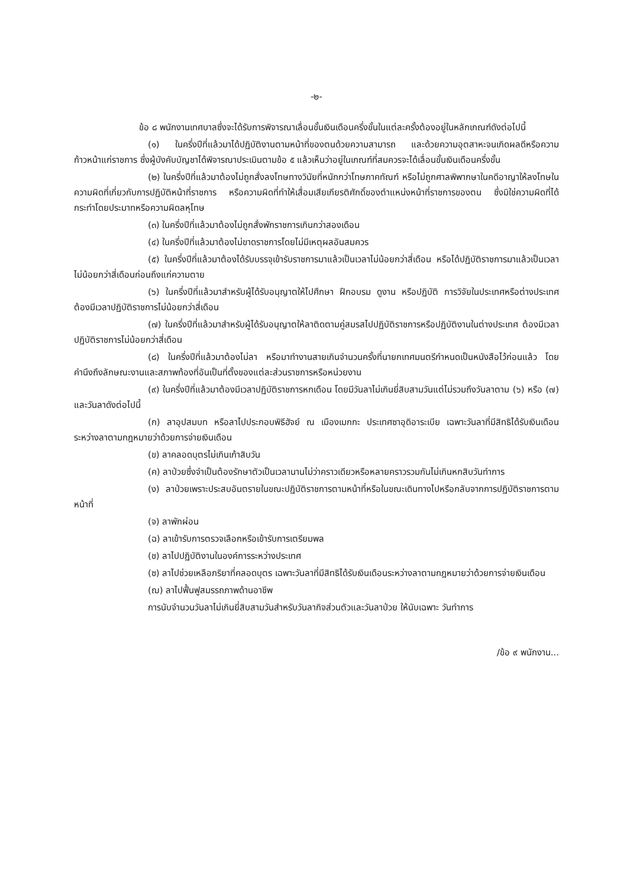-๒-
ข้อ ๘ พนักงานเทศบาลซึ่งจะได้รับการพิจารณาเลื่อนขั้นเงินเดือนครึ่งขั้นในแต่ละครั้งต้องอยู่ในหลักเกณฑ์ดังต่อไปนี้
(๑) ในครึ่งปีที่แล้วมาได้ปฏิบัติงานตามหน้าที่ของตนด้วยความสามารถ และด้วยความอุตสาหะจนเกิดผลดีหรือความก้าวหน้าแก่ราชการ ซึ่งผู้บังคับบัญชาได้พิจารณาประเมินตามข้อ ๕ แล้วเห็นว่าอยู่ในเกณฑ์ที่สมควรจะได้เลื่อนขั้นเงินเดือนครึ่งขั้น
(๒) ในครึ่งปีที่แล้วมาต้องไม่ถูกสั่งลงโทษทางวินัยที่หนักกว่าโทษภาคทัณฑ์ หรือไม่ถูกศาลพิพากษาในคดีอาญาให้ลงโทษในความผิดที่เกี่ยวกับการปฏิบัติหน้าที่ราชการ หรือความผิดที่ทำให้เสื่อมเสียเกียรติศักดิ์ของตำแหน่งหน้าที่ราชการของตน ซึ่งมิใช่ความผิดที่ได้กระทำโดยประมาทหรือความผิดลหุโทษ
(๓) ในครึ่งปีที่แล้วมาต้องไม่ถูกสั่งพักราชการเกินกว่าสองเดือน
(๔) ในครึ่งปีที่แล้วมาต้องไม่ขาดราชการโดยไม่มีเหตุผลอันสมควร
(๕) ในครึ่งปีที่แล้วมาต้องได้รับบรรจุเข้ารับราชการมาแล้วเป็นเวลาไม่น้อยกว่าสี่เดือน หรือได้ปฏิบัติราชการมาแล้วเป็นเวลาไม่น้อยกว่าสี่เดือนก่อนถึงแก่ความตาย
(๖) ในครึ่งปีที่แล้วมาสำหรับผู้ได้รับอนุญาตให้ไปศึกษา ฝึกอบรม ดูงาน หรือปฏิบัติ การวิจัยในประเทศหรือต่างประเทศ ต้องมีเวลาปฏิบัติราชการไม่น้อยกว่าสี่เดือน
(๗) ในครึ่งปีที่แล้วมาสำหรับผู้ได้รับอนุญาตให้ลาติดตามคู่สมรสไปปฏิบัติราชการหรือปฏิบัติงานในต่างประเทศ ต้องมีเวลาปฏิบัติราชการไม่น้อยกว่าสี่เดือน
(๘) ในครึ่งปีที่แล้วมาต้องไม่ลา หรือมาทำงานสายเกินจำนวนครั้งที่นายกเทศมนตรีกำหนดเป็นหนังสือไว้ก่อนแล้ว โดยคำนึงถึงลักษณะงานและสภาพท้องที่อันเป็นที่ตั้งของแต่ละส่วนราชการหรือหน่วยงาน
(๙) ในครึ่งปีที่แล้วมาต้องมีเวลาปฏิบัติราชการหกเดือน โดยมีวันลาไม่เกินยี่สิบสามวันแต่ไม่รวมถึงวันลาตาม (๖) หรือ (๗) และวันลาดังต่อไปนี้
(ก) ลาอุปสมบท หรือลาไปประกอบพิธีฮัจย์ ณ เมืองเมกกะ ประเทศซาอุดิอาระเบีย เฉพาะวันลาที่มีสิทธิได้รับเงินเดือนระหว่างลาตามกฎหมายว่าด้วยการจ่ายเงินเดือน
(ข) ลาคลอดบุตรไม่เกินเก้าสิบวัน
(ค) ลาป่วยซึ่งจำเป็นต้องรักษาตัวเป็นเวลานานไม่ว่าคราวเดียวหรือหลายคราวรวมกันไม่เกินหกสิบวันทำการ
(ง) ลาป่วยเพราะประสบอันตรายในขณะปฏิบัติราชการตามหน้าที่หรือในขณะเดินทางไปหรือกลับจากการปฏิบัติราชการตามหน้าที่
(จ) ลาพักผ่อน
(ฉ) ลาเข้ารับการตรวจเลือกหรือเข้ารับการเตรียมพล
(ช) ลาไปปฏิบัติงานในองค์การระหว่างประเทศ
(ซ) ลาไปช่วยเหลือภริยาที่คลอดบุตร เฉพาะวันลาที่มีสิทธิได้รับเงินเดือนระหว่างลาตามกฎหมายว่าด้วยการจ่ายเงินเดือน
(ฌ) ลาไปฟื้นฟูสมรรถภาพด้านอาชีพ
การนับจำนวนวันลาไม่เกินยี่สิบสามวันสำหรับวันลากิจส่วนตัวและวันลาป่วย ให้นับเฉพาะ วันทำการ
/ข้อ ๙ พนักงาน...